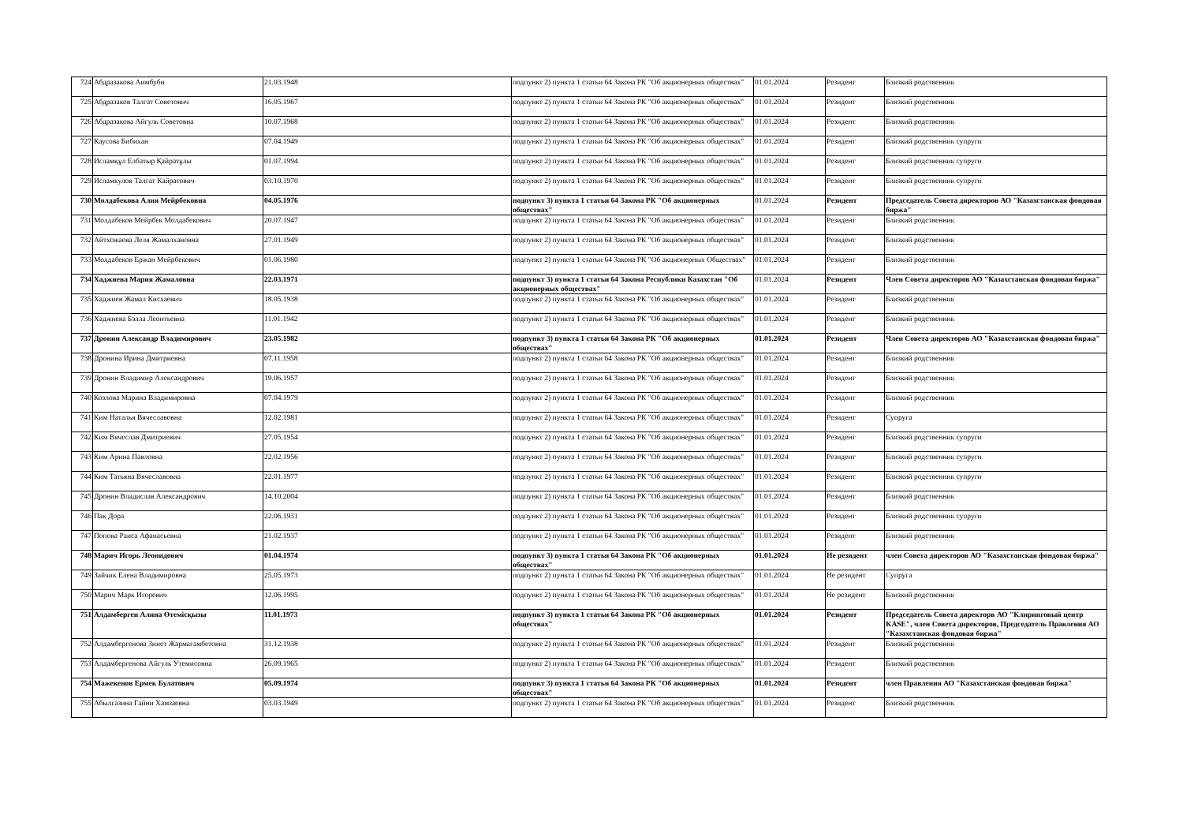| 724 | Абдразакова Аимбуби | 21.03.1948 | подпункт 2) пункта 1 статьи 64 Закона РК "Об акционерных обществах" | 01.01.2024 | Резидент | Близкий родственник |
| 725 | Абдразаков Талгат Советович | 16.05.1967 | подпункт 2) пункта 1 статьи 64 Закона РК "Об акционерных обществах" | 01.01.2024 | Резидент | Близкий родственник |
| 726 | Абдразакова Айгуль Советовна | 10.07.1968 | подпункт 2) пункта 1 статьи 64 Закона РК "Об акционерных обществах" | 01.01.2024 | Резидент | Близкий родственник |
| 727 | Каусова Бибихан | 07.04.1949 | подпункт 2) пункта 1 статьи 64 Закона РК "Об акционерных обществах" | 01.01.2024 | Резидент | Близкий родственник супруги |
| 728 | Исламқұл Елбатыр Қайратұлы | 01.07.1994 | подпункт 2) пункта 1 статьи 64 Закона РК "Об акционерных обществах" | 01.01.2024 | Резидент | Близкий родственник супруги |
| 729 | Исламкулов Талгат Кайратович | 03.10.1970 | подпункт 2) пункта 1 статьи 64 Закона РК "Об акционерных обществах" | 01.01.2024 | Резидент | Близкий родственник супруги |
| 730 | Молдабекова Алия Мейрбековна | 04.05.1976 | подпункт 3) пункта 1 статьи 64 Закона РК "Об акционерных обществах" | 01.01.2024 | Резидент | Председатель Совета директоров АО "Казахстанская фондовая биржа" |
| 731 | Молдабеков Мейрбек Молдабекович | 20.07.1947 | подпункт 2) пункта 1 статьи 64 Закона РК "Об акционерных обществах" | 01.01.2024 | Резидент | Близкий родственник |
| 732 | Айтхожаева Леля Жамалхановна | 27.01.1949 | подпункт 2) пункта 1 статьи 64 Закона РК "Об акционерных обществах" | 01.01.2024 | Резидент | Близкий родственник |
| 733 | Молдабеков Ержан Мейрбекович | 01.06.1980 | подпункт 2) пункта 1 статьи 64 Закона РК "Об акционерных Обществах" | 01.01.2024 | Резидент | Близкий родственник |
| 734 | Хаджиева Мария Жамаловна | 22.03.1971 | подпункт 3) пункта 1 статьи 64 Закона Республики Казахстан "Об акционерных обществах" | 01.01.2024 | Резидент | Член Совета директоров АО "Казахстанская фондовая биржа" |
| 735 | Хаджиев Жамал Кисхаевич | 18.05.1938 | подпункт 2) пункта 1 статьи 64 Закона РК "Об акционерных обществах" | 01.01.2024 | Резидент | Близкий родственник |
| 736 | Хаджиева Бэлла Леонтьевна | 11.01.1942 | подпункт 2) пункта 1 статьи 64 Закона РК "Об акционерных обществах" | 01.01.2024 | Резидент | Близкий родственник |
| 737 | Дронин Александр Владимирович | 23.05.1982 | подпункт 3) пункта 1 статьи 64 Закона РК "Об акционерных обществах" | 01.01.2024 | Резидент | Член Совета директоров АО "Казахстанская фондовая биржа" |
| 738 | Дронина Ирина Дмитриевна | 07.11.1958 | подпункт 2) пункта 1 статьи 64 Закона РК "Об акционерных обществах" | 01.01.2024 | Резидент | Близкий родственник |
| 739 | Дронин Владимир Александрович | 19.06.1957 | подпункт 2) пункта 1 статьи 64 Закона РК "Об акционерных обществах" | 01.01.2024 | Резидент | Близкий родственник |
| 740 | Козлова Марина Владимировна | 07.04.1979 | подпункт 2) пункта 1 статьи 64 Закона РК "Об акционерных обществах" | 01.01.2024 | Резидент | Близкий родственник |
| 741 | Ким Наталья Вячеславовна | 12.02.1981 | подпункт 2) пункта 1 статьи 64 Закона РК "Об акционерных обществах" | 01.01.2024 | Резидент | Супруга |
| 742 | Ким Вячеслав Дмитриевич | 27.05.1954 | подпункт 2) пункта 1 статьи 64 Закона РК "Об акционерных обществах" | 01.01.2024 | Резидент | Близкий родственник супруги |
| 743 | Ким Арина Павловна | 22.02.1956 | подпункт 2) пункта 1 статьи 64 Закона РК "Об акционерных обществах" | 01.01.2024 | Резидент | Близкий родственник супруги |
| 744 | Ким Татьяна Вячеславовна | 22.01.1977 | подпункт 2) пункта 1 статьи 64 Закона РК "Об акционерных обществах" | 01.01.2024 | Резидент | Близкий родственник супруги |
| 745 | Дронин Владислав Александрович | 14.10.2004 | подпункт 2) пункта 1 статьи 64 Закона РК "Об акционерных обществах" | 01.01.2024 | Резидент | Близкий родственник |
| 746 | Пак Дора | 22.06.1931 | подпункт 2) пункта 1 статьи 64 Закона РК "Об акционерных обществах" | 01.01.2024 | Резидент | Близкий родственник супруги |
| 747 | Попова Раиса Афанасьевна | 21.02.1937 | подпункт 2) пункта 1 статьи 64 Закона РК "Об акционерных обществах" | 01.01.2024 | Резидент | Близкий родственник |
| 748 | Марич Игорь Леонидович | 01.04.1974 | подпункт 3) пункта 1 статьи 64 Закона РК "Об акционерных обществах" | 01.01.2024 | Не резидент | член Совета директоров АО "Казахстанская фондовая биржа" |
| 749 | Зайчик Елена Владимировна | 25.05.1973 | подпункт 2) пункта 1 статьи 64 Закона РК "Об акционерных обществах" | 01.01.2024 | Не резидент | Супруга |
| 750 | Марич Марк Игоревич | 12.06.1995 | подпункт 2) пункта 1 статьи 64 Закона РК "Об акционерных обществах" | 01.01.2024 | Не резидент | Близкий родственник |
| 751 | Алдамберген Алина Өтемісқызы | 11.01.1973 | подпункт 3) пункта 1 статьи 64 Закона РК "Об акционерных обществах" | 01.01.2024 | Резидент | Председатель Совета директорв АО "Клиринговый центр KASE", член Совета директоров, Председатель Правления АО "Казахстанская фондовая биржа" |
| 752 | Алдамбергенова Зинет Жармагамбетовна | 31.12.1938 | подпункт 2) пункта 1 статьи 64 Закона РК "Об акционерных обществах" | 01.01.2024 | Резидент | Близкий родственник |
| 753 | Алдамбергенова Айгуль Утемисовна | 26.09.1965 | подпункт 2) пункта 1 статьи 64 Закона РК "Об акционерных обществах" | 01.01.2024 | Резидент | Близкий родственник |
| 754 | Мажекенов Ермек Булатович | 05.09.1974 | подпункт 3) пункта 1 статьи 64 Закона РК "Об акционерных обществах" | 01.01.2024 | Резидент | член Правления АО "Казахстанская фондовая биржа" |
| 755 | Абылгазина Гайни Хамзаевна | 03.03.1949 | подпункт 2) пункта 1 статьи 64 Закона РК "Об акционерных обществах" | 01.01.2024 | Резидент | Близкий родственник |